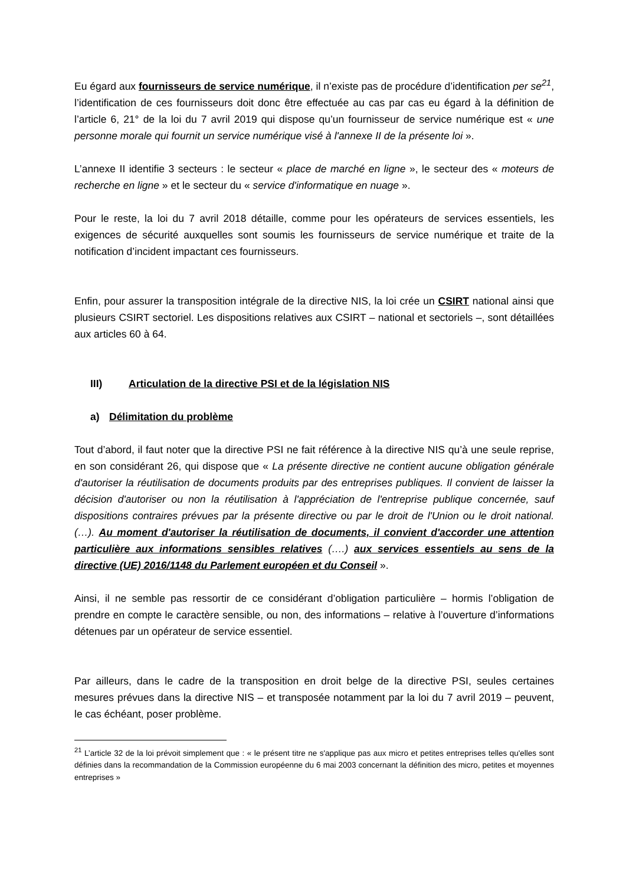Eu égard aux fournisseurs de service numérique, il n’existe pas de procédure d’identification per se<sup>21</sup>, l’identification de ces fournisseurs doit donc être effectuée au cas par cas eu égard à la définition de l’article 6, 21° de la loi du 7 avril 2019 qui dispose qu’un fournisseur de service numérique est « une personne morale qui fournit un service numérique visé à l'annexe II de la présente loi ».
L’annexe II identifie 3 secteurs : le secteur « place de marché en ligne », le secteur des « moteurs de recherche en ligne » et le secteur du « service d'informatique en nuage ».
Pour le reste, la loi du 7 avril 2018 détaille, comme pour les opérateurs de services essentiels, les exigences de sécurité auxquelles sont soumis les fournisseurs de service numérique et traite de la notification d’incident impactant ces fournisseurs.
Enfin, pour assurer la transposition intégrale de la directive NIS, la loi crée un CSIRT national ainsi que plusieurs CSIRT sectoriel. Les dispositions relatives aux CSIRT – national et sectoriels –, sont détaillées aux articles 60 à 64.
III) Articulation de la directive PSI et de la législation NIS
a) Délimitation du problème
Tout d’abord, il faut noter que la directive PSI ne fait référence à la directive NIS qu’à une seule reprise, en son considérant 26, qui dispose que « La présente directive ne contient aucune obligation générale d'autoriser la réutilisation de documents produits par des entreprises publiques. Il convient de laisser la décision d'autoriser ou non la réutilisation à l'appréciation de l'entreprise publique concernée, sauf dispositions contraires prévues par la présente directive ou par le droit de l'Union ou le droit national. (…). Au moment d'autoriser la réutilisation de documents, il convient d'accorder une attention particulière aux informations sensibles relatives (….) aux services essentiels au sens de la directive (UE) 2016/1148 du Parlement européen et du Conseil ».
Ainsi, il ne semble pas ressortir de ce considérant d’obligation particulière – hormis l’obligation de prendre en compte le caractère sensible, ou non, des informations – relative à l’ouverture d’informations détenues par un opérateur de service essentiel.
Par ailleurs, dans le cadre de la transposition en droit belge de la directive PSI, seules certaines mesures prévues dans la directive NIS – et transposée notamment par la loi du 7 avril 2019 – peuvent, le cas échéant, poser problème.
<sup>21</sup> L’article 32 de la loi prévoit simplement que : « le présent titre ne s'applique pas aux micro et petites entreprises telles qu'elles sont définies dans la recommandation de la Commission européenne du 6 mai 2003 concernant la définition des micro, petites et moyennes entreprises »